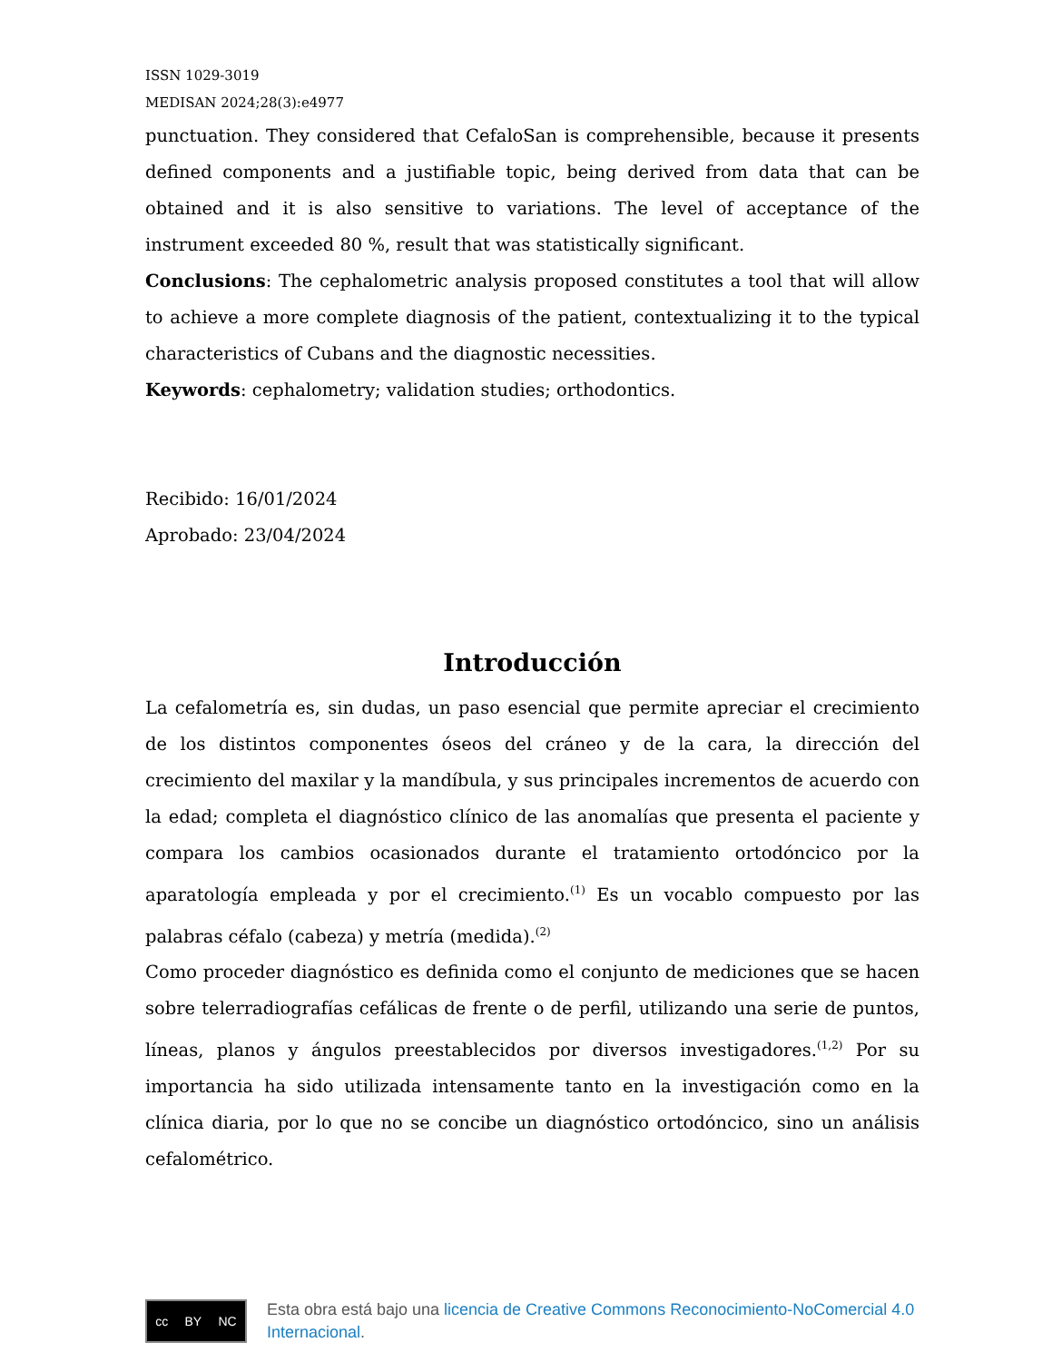ISSN 1029-3019
MEDISAN 2024;28(3):e4977
punctuation. They considered that CefaloSan is comprehensible, because it presents defined components and a justifiable topic, being derived from data that can be obtained and it is also sensitive to variations. The level of acceptance of the instrument exceeded 80 %, result that was statistically significant.
Conclusions: The cephalometric analysis proposed constitutes a tool that will allow to achieve a more complete diagnosis of the patient, contextualizing it to the typical characteristics of Cubans and the diagnostic necessities.
Keywords: cephalometry; validation studies; orthodontics.
Recibido: 16/01/2024
Aprobado: 23/04/2024
Introducción
La cefalometría es, sin dudas, un paso esencial que permite apreciar el crecimiento de los distintos componentes óseos del cráneo y de la cara, la dirección del crecimiento del maxilar y la mandíbula, y sus principales incrementos de acuerdo con la edad; completa el diagnóstico clínico de las anomalías que presenta el paciente y compara los cambios ocasionados durante el tratamiento ortodóncico por la aparatología empleada y por el crecimiento.<sup>(1)</sup> Es un vocablo compuesto por las palabras céfalo (cabeza) y metría (medida).<sup>(2)</sup>
Como proceder diagnóstico es definida como el conjunto de mediciones que se hacen sobre telerradiografías cefálicas de frente o de perfil, utilizando una serie de puntos, líneas, planos y ángulos preestablecidos por diversos investigadores.<sup>(1,2)</sup> Por su importancia ha sido utilizada intensamente tanto en la investigación como en la clínica diaria, por lo que no se concibe un diagnóstico ortodóncico, sino un análisis cefalométrico.
cc BY NC
Esta obra está bajo una licencia de Creative Commons Reconocimiento-NoComercial 4.0 Internacional.